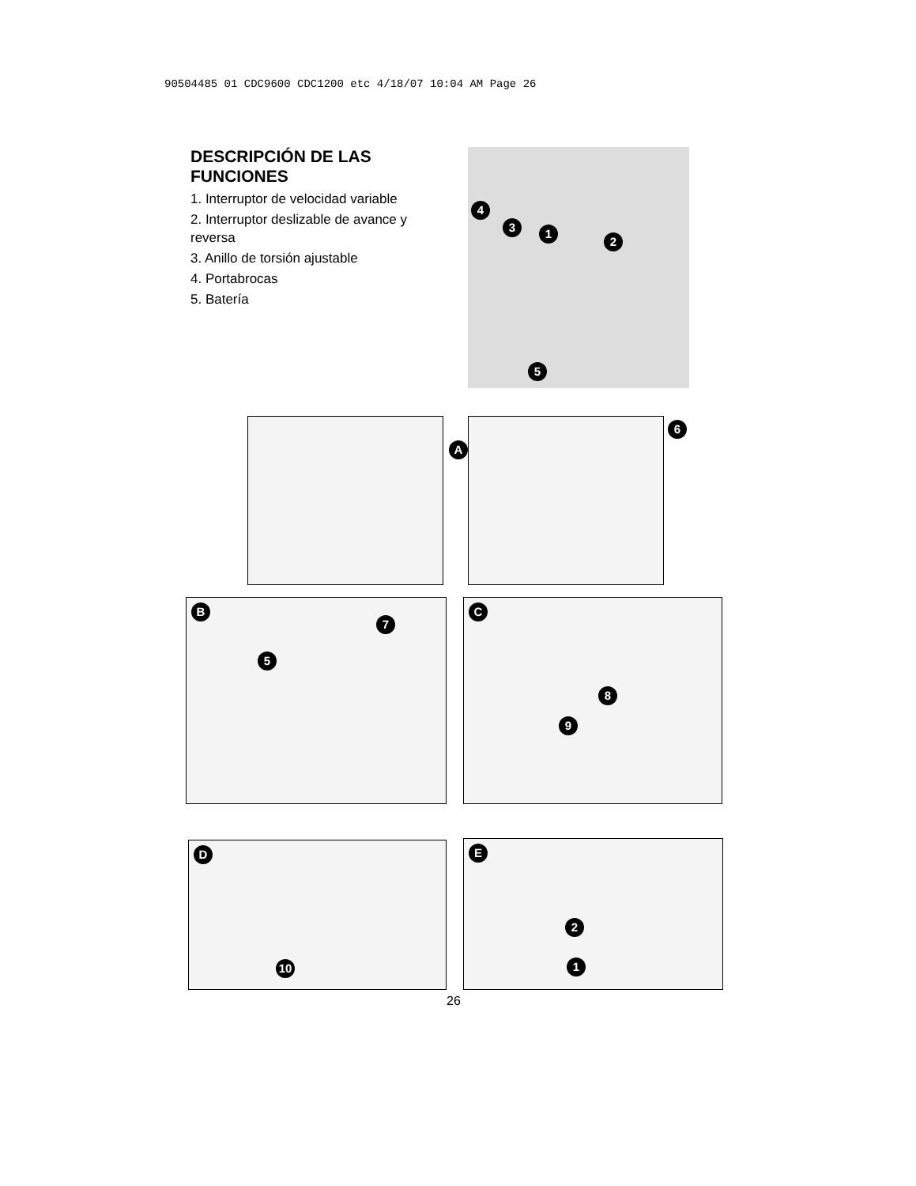90504485 01 CDC9600 CDC1200 etc 4/18/07 10:04 AM Page 26
DESCRIPCIÓN DE LAS FUNCIONES
1. Interruptor de velocidad variable
2. Interruptor deslizable de avance y reversa
3. Anillo de torsión ajustable
4. Portabrocas
5. Batería
4
3 1
2
5
A 6
B
7
5
C
8
9
D
10
E
2
1
26